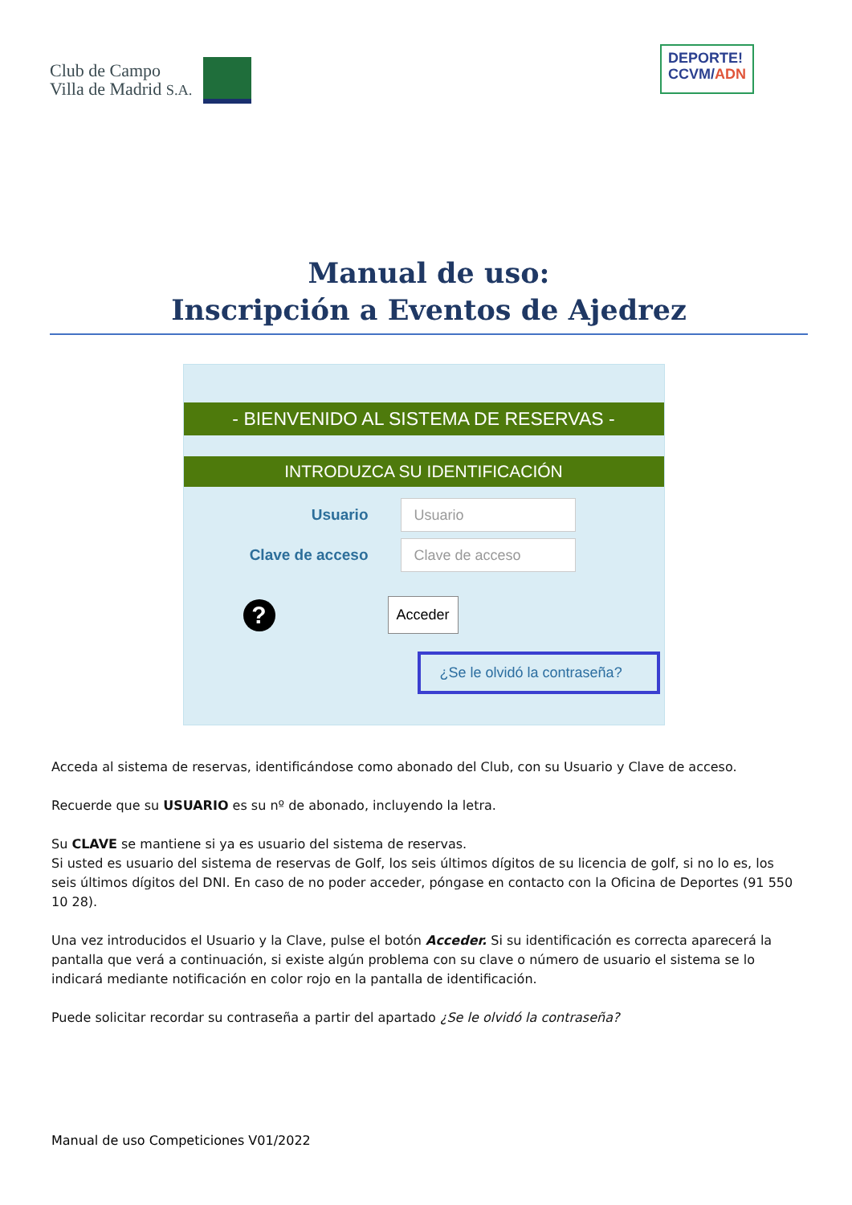Club de Campo
Villa de Madrid S.A.
DEPORTE!
CCVM/ADN
Manual de uso:
Inscripción a Eventos de Ajedrez
- BIENVENIDO AL SISTEMA DE RESERVAS -
INTRODUZCA SU IDENTIFICACIÓN
Usuario
Usuario
Clave de acceso
Clave de acceso
?
Acceder
¿Se le olvidó la contraseña?
Acceda al sistema de reservas, identificándose como abonado del Club, con su Usuario y Clave de acceso.
Recuerde que su USUARIO es su nº de abonado, incluyendo la letra.
Su CLAVE se mantiene si ya es usuario del sistema de reservas.
Si usted es usuario del sistema de reservas de Golf, los seis últimos dígitos de su licencia de golf, si no lo es, los seis últimos dígitos del DNI. En caso de no poder acceder, póngase en contacto con la Oficina de Deportes (91 550 10 28).
Una vez introducidos el Usuario y la Clave, pulse el botón Acceder. Si su identificación es correcta aparecerá la pantalla que verá a continuación, si existe algún problema con su clave o número de usuario el sistema se lo indicará mediante notificación en color rojo en la pantalla de identificación.
Puede solicitar recordar su contraseña a partir del apartado ¿Se le olvidó la contraseña?
Manual de uso Competiciones V01/2022